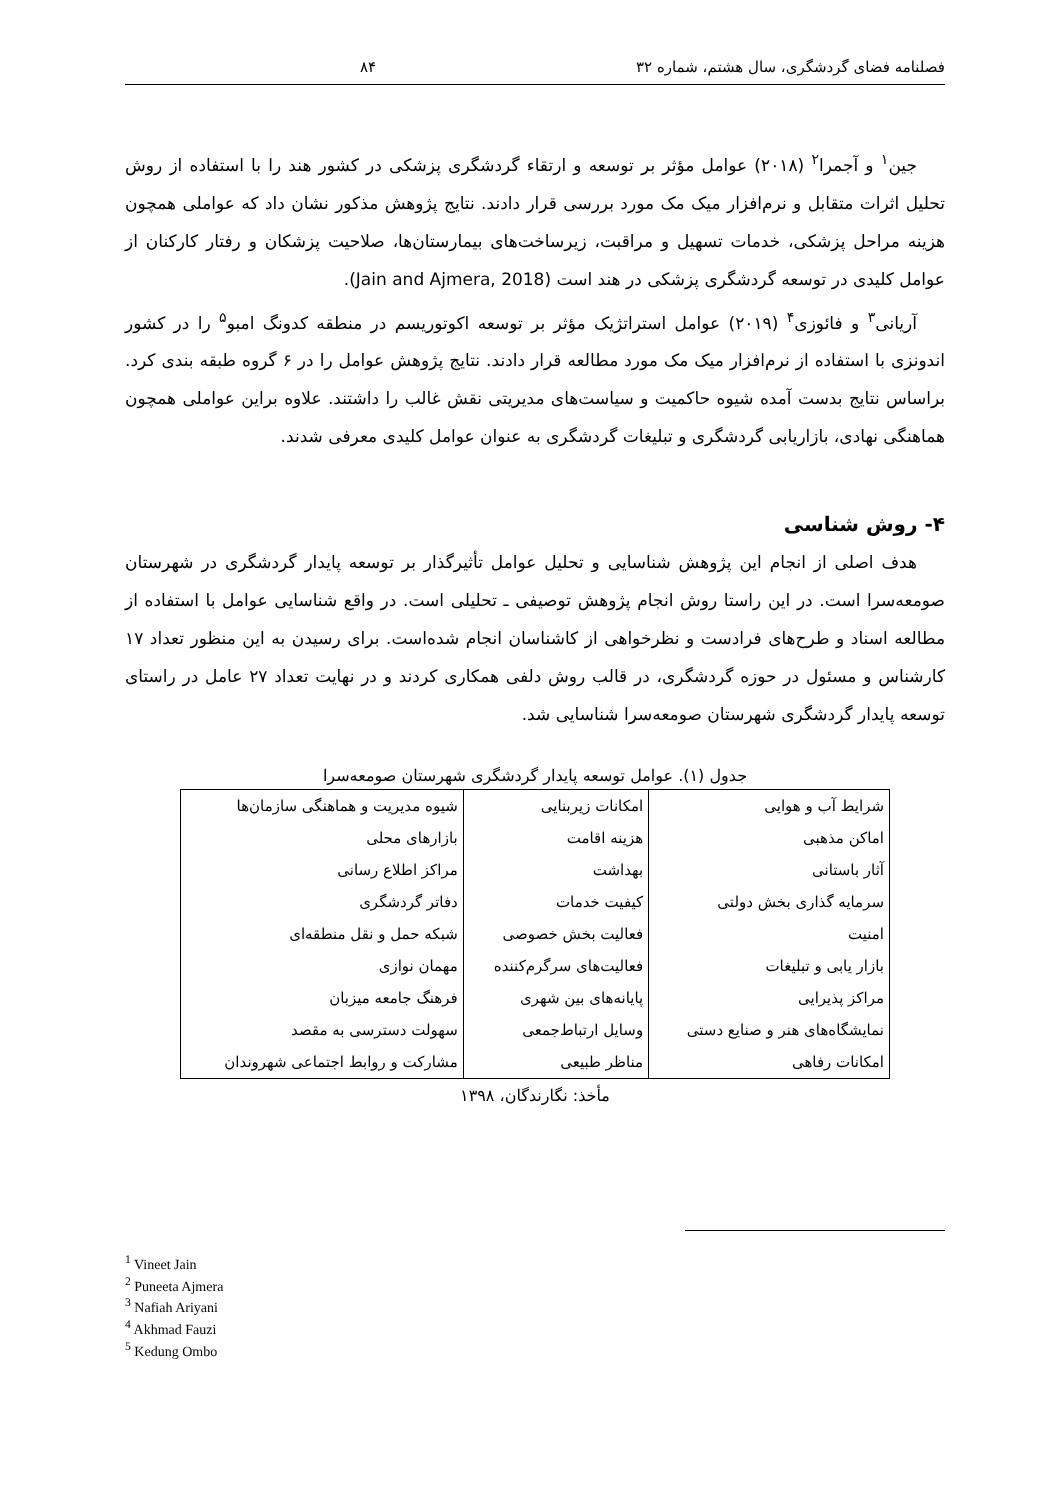فصلنامه فضای گردشگری، سال هشتم، شماره ۳۲ ۸۴
جین<sup>۱</sup> و آجمرا<sup>۲</sup> (۲۰۱۸) عوامل مؤثر بر توسعه و ارتقاء گردشگری پزشکی در کشور هند را با استفاده از روش تحلیل اثرات متقابل و نرم‌افزار میک مک مورد بررسی قرار دادند. نتایج پژوهش مذکور نشان داد که عواملی همچون هزینه مراحل پزشکی، خدمات تسهیل و مراقبت، زیرساخت‌های بیمارستان‌ها، صلاحیت پزشکان و رفتار کارکنان از عوامل کلیدی در توسعه گردشگری پزشکی در هند است (Jain and Ajmera, 2018).
آریانی<sup>۳</sup> و فائوزی<sup>۴</sup> (۲۰۱۹) عوامل استراتژیک مؤثر بر توسعه اکوتوریسم در منطقه کدونگ امبو<sup>۵</sup> را در کشور اندونزی با استفاده از نرم‌افزار میک مک مورد مطالعه قرار دادند. نتایج پژوهش عوامل را در ۶ گروه طبقه بندی کرد. براساس نتایج بدست آمده شیوه حاکمیت و سیاست‌های مدیریتی نقش غالب را داشتند. علاوه براین عواملی همچون هماهنگی نهادی، بازاریابی گردشگری و تبلیغات گردشگری به عنوان عوامل کلیدی معرفی شدند.
۴- روش شناسی
هدف اصلی از انجام این پژوهش شناسایی و تحلیل عوامل تأثیرگذار بر توسعه پایدار گردشگری در شهرستان صومعه‌سرا است. در این راستا روش انجام پژوهش توصیفی ـ تحلیلی است. در واقع شناسایی عوامل با استفاده از مطالعه اسناد و طرح‌های فرادست و نظرخواهی از کاشناسان انجام شده‌است. برای رسیدن به این منظور تعداد ۱۷ کارشناس و مسئول در حوزه گردشگری، در قالب روش دلفی همکاری کردند و در نهایت تعداد ۲۷ عامل در راستای توسعه پایدار گردشگری شهرستان صومعه‌سرا شناسایی شد.
جدول (۱). عوامل توسعه پایدار گردشگری شهرستان صومعه‌سرا
| شرایط آب و هوایی | امکانات زیربنایی | شیوه مدیریت و هماهنگی سازمان‌ها |
| اماکن مذهبی | هزینه اقامت | بازارهای محلی |
| آثار باستانی | بهداشت | مراکز اطلاع رسانی |
| سرمایه گذاری بخش دولتی | کیفیت خدمات | دفاتر گردشگری |
| امنیت | فعالیت بخش خصوصی | شبکه حمل و نقل منطقه‌ای |
| بازار یابی و تبلیغات | فعالیت‌های سرگرم‌کننده | مهمان نوازی |
| مراکز پذیرایی | پایانه‌های بین شهری | فرهنگ جامعه میزبان |
| نمایشگاه‌های هنر و صنایع دستی | وسایل ارتباط‌جمعی | سهولت دسترسی به مقصد |
| امکانات رفاهی | مناظر طبیعی | مشارکت و روابط اجتماعی شهروندان |
مأخذ: نگارندگان، ۱۳۹۸
<sup>1</sup> Vineet Jain
<sup>2</sup> Puneeta Ajmera
<sup>3</sup> Nafiah Ariyani
<sup>4</sup> Akhmad Fauzi
<sup>5</sup> Kedung Ombo